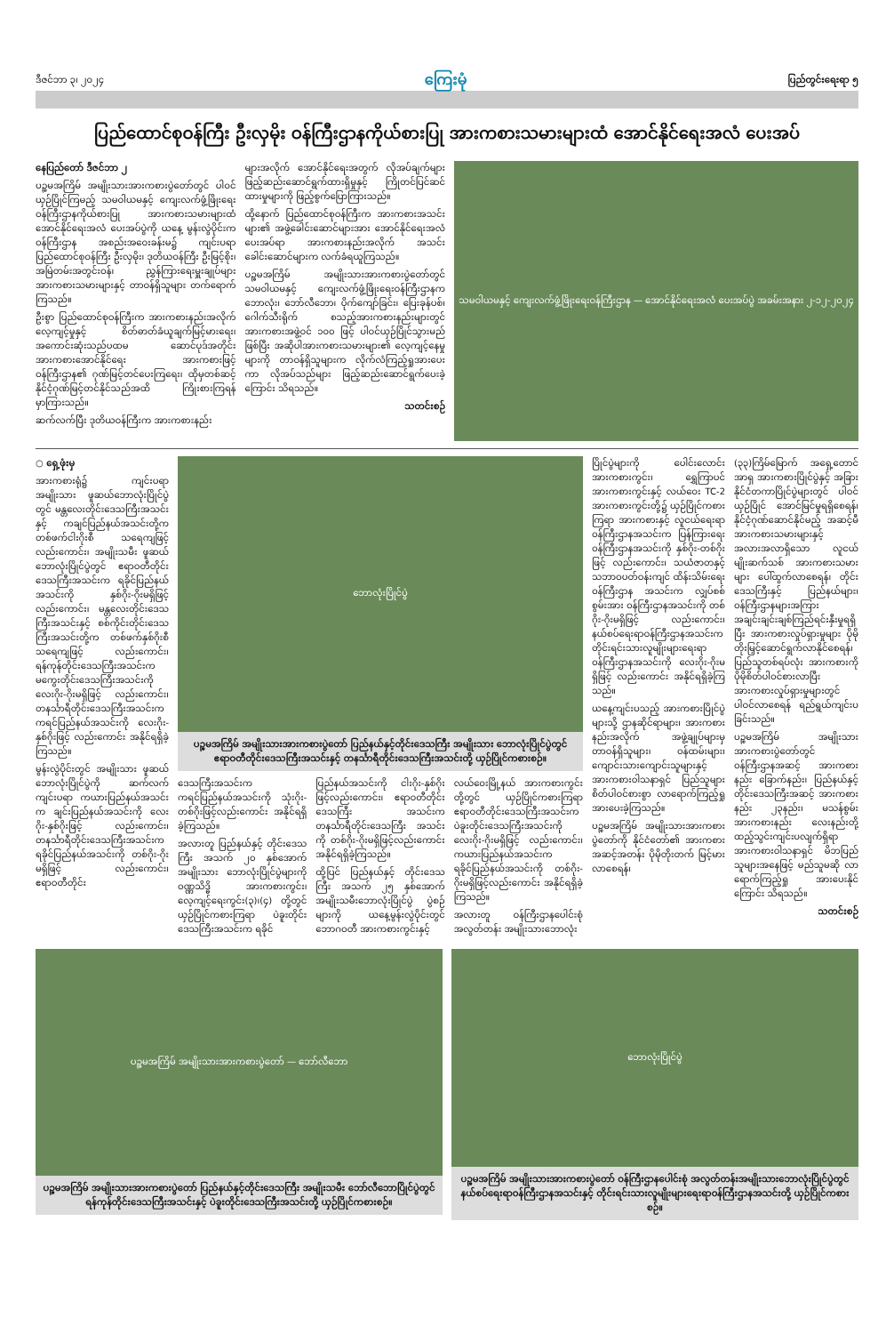ဒီဇင်ဘာ ၃၊ ၂၀၂၄ ကြေးမုံ ပြည်တွင်းရေးရာ ၅
ပြည်ထောင်စုဝန်ကြီး ဦးလှမိုး ဝန်ကြီးဌာနကိုယ်စားပြု အားကစားသမားများထံ အောင်နိုင်ရေးအလံ ပေးအပ်
နေပြည်တော် ဒီဇင်ဘာ ၂
ပဉ္စမအကြိမ် အမျိုးသားအားကစားပွဲတော်တွင် ပါဝင်ယှဉ်ပြိုင်ကြမည့် သမဝါယမနှင့် ကျေးလက်ဖွံ့ဖြိုးရေးဝန်ကြီးဌာနကိုယ်စားပြု အားကစားသမားများထံ အောင်နိုင်ရေးအလံ ပေးအပ်ပွဲကို ယနေ့ မွန်းလွဲပိုင်းက ဝန်ကြီးဌာန အစည်းအဝေးခန်းမ၌ ကျင်းပရာ ပြည်ထောင်စုဝန်ကြီး ဦးလှမိုး၊ ဒုတိယဝန်ကြီး ဦးမြင့်စိုး၊ အမြဲတမ်းအတွင်းဝန်၊ ညွှန်ကြားရေးမှူးချုပ်များ အားကစားသမားများနှင့် တာဝန်ရှိသူများ တက်ရောက်ကြသည်။
ဦးစွာ ပြည်ထောင်စုဝန်ကြီးက အားကစားနည်းအလိုက် လေ့ကျင့်မှုနှင့် စိတ်ဓာတ်ခံယူချက်မြင့်မားရေး၊ အကောင်းဆုံးသည်ပထမ ဆောင်ပုဒ်အတိုင်း အားကစားအောင်နိုင်ရေး အားကစားဖြင့် ဝန်ကြီးဌာန၏ ဂုဏ်မြင့်တင်ပေးကြရေး၊ ထိုမှတစ်ဆင့် နိုင်ငံ့ဂုဏ်မြင့်တင်နိုင်သည်အထိ ကြိုးစားကြရန် မှာကြားသည်။
ဆက်လက်ပြီး ဒုတိယဝန်ကြီးက အားကစားနည်း
များအလိုက် အောင်နိုင်ရေးအတွက် လိုအပ်ချက်များ ဖြည့်ဆည်းဆောင်ရွက်ထားရှိမှုနှင့် ကြိုတင်ပြင်ဆင်ထားမှုများကို ဖြည့်စွက်ပြောကြားသည်။
ထို့နောက် ပြည်ထောင်စုဝန်ကြီးက အားကစားအသင်းများ၏ အဖွဲ့ခေါင်းဆောင်များအား အောင်နိုင်ရေးအလံ ပေးအပ်ရာ အားကစားနည်းအလိုက် အသင်းခေါင်းဆောင်များက လက်ခံရယူကြသည်။
ပဉ္စမအကြိမ် အမျိုးသားအားကစားပွဲတော်တွင် သမဝါယမနှင့် ကျေးလက်ဖွံ့ဖြိုးရေးဝန်ကြီးဌာနက ဘောလုံး၊ ဘော်လီဘော၊ ပိုက်ကျော်ခြင်း၊ ပြေးခုန်ပစ်၊ ဂေါက်သီးရိုက် စသည့်အားကစားနည်းများတွင် အားကစားအဖွဲ့ဝင် ၁၀၀ ဖြင့် ပါဝင်ယှဉ်ပြိုင်သွားမည်ဖြစ်ပြီး အဆိုပါအားကစားသမားများ၏ လေ့ကျင့်နေမှုများကို တာဝန်ရှိသူများက လိုက်လံကြည့်ရှုအားပေးကာ လိုအပ်သည်များ ဖြည့်ဆည်းဆောင်ရွက်ပေးခဲ့ကြောင်း သိရသည်။
သတင်းစဉ်
သမဝါယမနှင့် ကျေးလက်ဖွံ့ဖြိုးရေးဝန်ကြီးဌာန — အောင်နိုင်ရေးအလံ ပေးအပ်ပွဲ အခမ်းအနား ၂-၁၂-၂၀၂၄
○ ရှေ့ဖုံးမှ
အားကစားရုံ၌ ကျင်းပရာ အမျိုးသား ဖူဆယ်ဘောလုံးပြိုင်ပွဲတွင် မန္တလေးတိုင်းဒေသကြီးအသင်းနှင့် ကချင်ပြည်နယ်အသင်းတို့က တစ်ဖက်ငါးဂိုးစီ သရေကျဖြင့် လည်းကောင်း၊ အမျိုးသမီး ဖူဆယ်ဘောလုံးပြိုင်ပွဲတွင် ဧရာဝတီတိုင်းဒေသကြီးအသင်းက ရခိုင်ပြည်နယ်အသင်းကို နှစ်ဂိုး-ဂိုးမရှိဖြင့်လည်းကောင်း၊ မန္တလေးတိုင်းဒေသကြီးအသင်းနှင့် စစ်ကိုင်းတိုင်းဒေသကြီးအသင်းတို့က တစ်ဖက်နှစ်ဂိုးစီ သရေကျဖြင့် လည်းကောင်း၊ ရန်ကုန်တိုင်းဒေသကြီးအသင်းက မကွေးတိုင်းဒေသကြီးအသင်းကို လေးဂိုး-ဂိုးမရှိဖြင့် လည်းကောင်း၊ တနင်္သာရီတိုင်းဒေသကြီးအသင်းက ကရင်ပြည်နယ်အသင်းကို လေးဂိုး-နှစ်ဂိုးဖြင့် လည်းကောင်း အနိုင်ရရှိခဲ့ကြသည်။
မွန်းလွဲပိုင်းတွင် အမျိုးသား ဖူဆယ်ဘောလုံးပြိုင်ပွဲကို ဆက်လက်ကျင်းပရာ ကယားပြည်နယ်အသင်းက ချင်းပြည်နယ်အသင်းကို လေးဂိုး-နှစ်ဂိုးဖြင့် လည်းကောင်း၊ တနင်္သာရီတိုင်းဒေသကြီးအသင်းက ရခိုင်ပြည်နယ်အသင်းကို တစ်ဂိုး-ဂိုးမရှိဖြင့် လည်းကောင်း၊ ဧရာဝတီတိုင်း
ဘောလုံးပြိုင်ပွဲ
ပဉ္စမအကြိမ် အမျိုးသားအားကစားပွဲတော် ပြည်နယ်နှင့်တိုင်းဒေသကြီး အမျိုးသား ဘောလုံးပြိုင်ပွဲတွင် ဧရာဝတီတိုင်းဒေသကြီးအသင်းနှင့် တနင်္သာရီတိုင်းဒေသကြီးအသင်းတို့ ယှဉ်ပြိုင်ကစားစဉ်။
ဒေသကြီးအသင်းက ကရင်ပြည်နယ်အသင်းကို သုံးဂိုး-တစ်ဂိုးဖြင့်လည်းကောင်း အနိုင်ရရှိခဲ့ကြသည်။
အလားတူ ပြည်နယ်နှင့် တိုင်းဒေသကြီး အသက် ၂၀ နှစ်အောက် အမျိုးသား ဘောလုံးပြိုင်ပွဲများကို ဝဏ္ဏသိဒ္ဓိ အားကစားကွင်း၊ လေ့ကျင့်ရေးကွင်း(၃)၊(၄) တို့တွင် ယှဉ်ပြိုင်ကစားကြရာ ပဲခူးတိုင်းဒေသကြီးအသင်းက ရခိုင်
ပြည်နယ်အသင်းကို ငါးဂိုး-နှစ်ဂိုးဖြင့်လည်းကောင်း၊ ဧရာဝတီတိုင်းဒေသကြီး အသင်းက တနင်္သာရီတိုင်းဒေသကြီး အသင်းကို တစ်ဂိုး-ဂိုးမရှိဖြင့်လည်းကောင်း အနိုင်ရရှိခဲ့ကြသည်။
ထို့ပြင် ပြည်နယ်နှင့် တိုင်းဒေသကြီး အသက် ၂၅ နှစ်အောက် အမျိုးသမီးဘောလုံးပြိုင်ပွဲ ပွဲစဉ်များကို ယနေ့မွန်းလွဲပိုင်းတွင် ဘောဂဝတီ အားကစားကွင်းနှင့်
လယ်ဝေးမြို့နယ် အားကစားကွင်းတို့တွင် ယှဉ်ပြိုင်ကစားကြရာ ဧရာဝတီတိုင်းဒေသကြီးအသင်းက ပဲခူးတိုင်းဒေသကြီးအသင်းကို လေးဂိုး-ဂိုးမရှိဖြင့် လည်းကောင်း၊ ကယားပြည်နယ်အသင်းက ရခိုင်ပြည်နယ်အသင်းကို တစ်ဂိုး-ဂိုးမရှိဖြင့်လည်းကောင်း အနိုင်ရရှိခဲ့ကြသည်။
အလားတူ ဝန်ကြီးဌာနပေါင်းစုံ အလွတ်တန်း အမျိုးသားဘောလုံး
ပြိုင်ပွဲများကို ပေါင်းလောင်း အားကစားကွင်း၊ ရွှေကြာပင် အားကစားကွင်းနှင့် လယ်ဝေး TC-2 အားကစားကွင်းတို့၌ ယှဉ်ပြိုင်ကစားကြရာ အားကစားနှင့် လူငယ်ရေးရာဝန်ကြီးဌာနအသင်းက ပြန်ကြားရေးဝန်ကြီးဌာနအသင်းကို နှစ်ဂိုး-တစ်ဂိုးဖြင့် လည်းကောင်း၊ သယံဇာတနှင့် သဘာဝပတ်ဝန်းကျင် ထိန်းသိမ်းရေးဝန်ကြီးဌာန အသင်းက လျှပ်စစ်စွမ်းအား ဝန်ကြီးဌာနအသင်းကို တစ်ဂိုး-ဂိုးမရှိဖြင့် လည်းကောင်း၊ နယ်စပ်ရေးရာဝန်ကြီးဌာနအသင်းက တိုင်းရင်းသားလူမျိုးများရေးရာဝန်ကြီးဌာနအသင်းကို လေးဂိုး-ဂိုးမရှိဖြင့် လည်းကောင်း အနိုင်ရရှိခဲ့ကြသည်။
ယနေ့ကျင်းပသည့် အားကစားပြိုင်ပွဲများသို့ ဌာနဆိုင်ရာများ၊ အားကစားနည်းအလိုက် အဖွဲ့ချုပ်များမှ တာဝန်ရှိသူများ၊ ဝန်ထမ်းများ၊ ကျောင်းသားကျောင်းသူများနှင့် အားကစားဝါသနာရှင် ပြည်သူများ စိတ်ပါဝင်စားစွာ လာရောက်ကြည့်ရှုအားပေးခဲ့ကြသည်။
ပဉ္စမအကြိမ် အမျိုးသားအားကစားပွဲတော်ကို နိုင်ငံတော်၏ အားကစားအဆင့်အတန်း ပိုမိုတိုးတက် မြင့်မားလာစေရန်၊
(၃၃)ကြိမ်မြောက် အရှေ့တောင်အာရှ အားကစားပြိုင်ပွဲနှင့် အခြားနိုင်ငံတကာပြိုင်ပွဲများတွင် ပါဝင်ယှဉ်ပြိုင် အောင်မြင်မှုရရှိစေရန်၊ နိုင်ငံ့ဂုဏ်ဆောင်နိုင်မည့် အဆင့်မီ အားကစားသမားများနှင့် အလားအလာရှိသော လူငယ်မျိုးဆက်သစ် အားကစားသမားများ ပေါ်ထွက်လာစေရန်၊ တိုင်းဒေသကြီးနှင့် ပြည်နယ်များ၊ ဝန်ကြီးဌာနများအကြား အချင်းချင်းချစ်ကြည်ရင်းနှီးမှုရရှိပြီး အားကစားလှုပ်ရှားမှုများ ပိုမိုတိုးမြှင့်ဆောင်ရွက်လာနိုင်စေရန်၊ ပြည်သူတစ်ရပ်လုံး အားကစားကို ပိုမိုစိတ်ပါဝင်စားလာပြီး အားကစားလှုပ်ရှားမှုများတွင် ပါဝင်လာစေရန် ရည်ရွယ်ကျင်းပခြင်းသည်။
ပဉ္စမအကြိမ် အမျိုးသားအားကစားပွဲတော်တွင် ဝန်ကြီးဌာနအဆင့် အားကစားနည်း ခြောက်နည်း၊ ပြည်နယ်နှင့် တိုင်းဒေသကြီးအဆင့် အားကစားနည်း ၂၃နည်း၊ မသန်စွမ်းအားကစားနည်း လေးနည်းတို့ ထည့်သွင်းကျင်းပလျက်ရှိရာ အားကစားဝါသနာရှင် မိဘပြည်သူများအနေဖြင့် မည်သူမဆို လာရောက်ကြည့်ရှု အားပေးနိုင်ကြောင်း သိရသည်။
သတင်းစဉ်
ပဉ္စမအကြိမ် အမျိုးသားအားကစားပွဲတော် — ဘော်လီဘော
ပဉ္စမအကြိမ် အမျိုးသားအားကစားပွဲတော် ပြည်နယ်နှင့်တိုင်းဒေသကြီး အမျိုးသမီး ဘော်လီဘောပြိုင်ပွဲတွင် ရန်ကုန်တိုင်းဒေသကြီးအသင်းနှင့် ပဲခူးတိုင်းဒေသကြီးအသင်းတို့ ယှဉ်ပြိုင်ကစားစဉ်။
ဘောလုံးပြိုင်ပွဲ
ပဉ္စမအကြိမ် အမျိုးသားအားကစားပွဲတော် ဝန်ကြီးဌာနပေါင်းစုံ အလွတ်တန်းအမျိုးသားဘောလုံးပြိုင်ပွဲတွင် နယ်စပ်ရေးရာဝန်ကြီးဌာနအသင်းနှင့် တိုင်းရင်းသားလူမျိုးများရေးရာဝန်ကြီးဌာနအသင်းတို့ ယှဉ်ပြိုင်ကစားစဉ်။